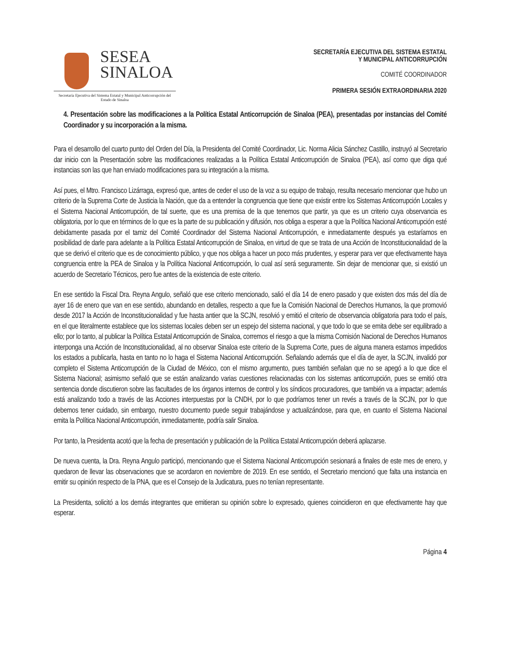SESEA
SINALOA
Secretaría Ejecutiva del Sistema Estatal y Municipal Anticorrupción del Estado de Sinaloa
SECRETARÍA EJECUTIVA DEL SISTEMA ESTATAL
Y MUNICIPAL ANTICORRUPCIÓN
COMITÉ COORDINADOR
PRIMERA SESIÓN EXTRAORDINARIA 2020
4. Presentación sobre las modificaciones a la Política Estatal Anticorrupción de Sinaloa (PEA), presentadas por instancias del Comité Coordinador y su incorporación a la misma.
Para el desarrollo del cuarto punto del Orden del Día, la Presidenta del Comité Coordinador, Lic. Norma Alicia Sánchez Castillo, instruyó al Secretario dar inicio con la Presentación sobre las modificaciones realizadas a la Política Estatal Anticorrupción de Sinaloa (PEA), así como que diga qué instancias son las que han enviado modificaciones para su integración a la misma.
Así pues, el Mtro. Francisco Lizárraga, expresó que, antes de ceder el uso de la voz a su equipo de trabajo, resulta necesario mencionar que hubo un criterio de la Suprema Corte de Justicia la Nación, que da a entender la congruencia que tiene que existir entre los Sistemas Anticorrupción Locales y el Sistema Nacional Anticorrupción, de tal suerte, que es una premisa de la que tenemos que partir, ya que es un criterio cuya observancia es obligatoria, por lo que en términos de lo que es la parte de su publicación y difusión, nos obliga a esperar a que la Política Nacional Anticorrupción esté debidamente pasada por el tamiz del Comité Coordinador del Sistema Nacional Anticorrupción, e inmediatamente después ya estaríamos en posibilidad de darle para adelante a la Política Estatal Anticorrupción de Sinaloa, en virtud de que se trata de una Acción de Inconstitucionalidad de la que se derivó el criterio que es de conocimiento público, y que nos obliga a hacer un poco más prudentes, y esperar para ver que efectivamente haya congruencia entre la PEA de Sinaloa y la Política Nacional Anticorrupción, lo cual así será seguramente. Sin dejar de mencionar que, si existió un acuerdo de Secretario Técnicos, pero fue antes de la existencia de este criterio.
En ese sentido la Fiscal Dra. Reyna Angulo, señaló que ese criterio mencionado, salió el día 14 de enero pasado y que existen dos más del día de ayer 16 de enero que van en ese sentido, abundando en detalles, respecto a que fue la Comisión Nacional de Derechos Humanos, la que promovió desde 2017 la Acción de Inconstitucionalidad y fue hasta antier que la SCJN, resolvió y emitió el criterio de observancia obligatoria para todo el país, en el que literalmente establece que los sistemas locales deben ser un espejo del sistema nacional, y que todo lo que se emita debe ser equilibrado a ello; por lo tanto, al publicar la Política Estatal Anticorrupción de Sinaloa, corremos el riesgo a que la misma Comisión Nacional de Derechos Humanos interponga una Acción de Inconstitucionalidad, al no observar Sinaloa este criterio de la Suprema Corte, pues de alguna manera estamos impedidos los estados a publicarla, hasta en tanto no lo haga el Sistema Nacional Anticorrupción. Señalando además que el día de ayer, la SCJN, invalidó por completo el Sistema Anticorrupción de la Ciudad de México, con el mismo argumento, pues también señalan que no se apegó a lo que dice el Sistema Nacional; asimismo señaló que se están analizando varias cuestiones relacionadas con los sistemas anticorrupción, pues se emitió otra sentencia donde discutieron sobre las facultades de los órganos internos de control y los síndicos procuradores, que también va a impactar; además está analizando todo a través de las Acciones interpuestas por la CNDH, por lo que podríamos tener un revés a través de la SCJN, por lo que debemos tener cuidado, sin embargo, nuestro documento puede seguir trabajándose y actualizándose, para que, en cuanto el Sistema Nacional emita la Política Nacional Anticorrupción, inmediatamente, podría salir Sinaloa.
Por tanto, la Presidenta acotó que la fecha de presentación y publicación de la Política Estatal Anticorrupción deberá aplazarse.
De nueva cuenta, la Dra. Reyna Angulo participó, mencionando que el Sistema Nacional Anticorrupción sesionará a finales de este mes de enero, y quedaron de llevar las observaciones que se acordaron en noviembre de 2019. En ese sentido, el Secretario mencionó que falta una instancia en emitir su opinión respecto de la PNA, que es el Consejo de la Judicatura, pues no tenían representante.
La Presidenta, solicitó a los demás integrantes que emitieran su opinión sobre lo expresado, quienes coincidieron en que efectivamente hay que esperar.
Página 4